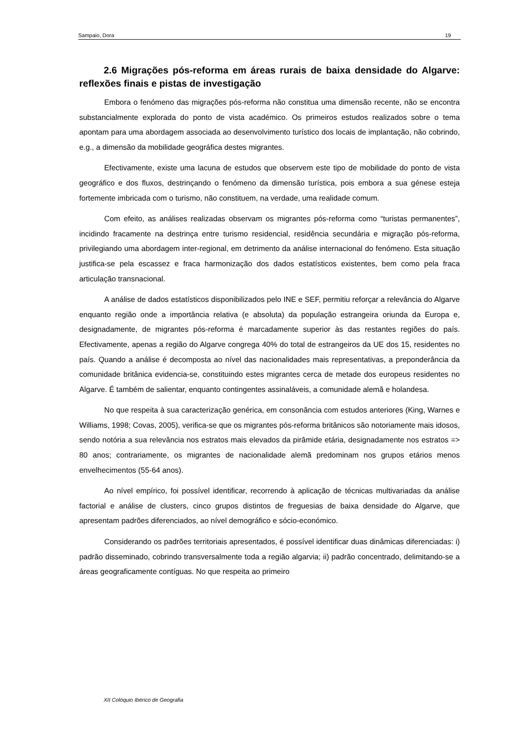Sampaio, Dora 19
2.6 Migrações pós-reforma em áreas rurais de baixa densidade do Algarve: reflexões finais e pistas de investigação
Embora o fenómeno das migrações pós-reforma não constitua uma dimensão recente, não se encontra substancialmente explorada do ponto de vista académico. Os primeiros estudos realizados sobre o tema apontam para uma abordagem associada ao desenvolvimento turístico dos locais de implantação, não cobrindo, e.g., a dimensão da mobilidade geográfica destes migrantes.
Efectivamente, existe uma lacuna de estudos que observem este tipo de mobilidade do ponto de vista geográfico e dos fluxos, destrinçando o fenómeno da dimensão turística, pois embora a sua génese esteja fortemente imbricada com o turismo, não constituem, na verdade, uma realidade comum.
Com efeito, as análises realizadas observam os migrantes pós-reforma como “turistas permanentes”, incidindo fracamente na destrinça entre turismo residencial, residência secundária e migração pós-reforma, privilegiando uma abordagem inter-regional, em detrimento da análise internacional do fenómeno. Esta situação justifica-se pela escassez e fraca harmonização dos dados estatísticos existentes, bem como pela fraca articulação transnacional.
A análise de dados estatísticos disponibilizados pelo INE e SEF, permitiu reforçar a relevância do Algarve enquanto região onde a importância relativa (e absoluta) da população estrangeira oriunda da Europa e, designadamente, de migrantes pós-reforma é marcadamente superior às das restantes regiões do país. Efectivamente, apenas a região do Algarve congrega 40% do total de estrangeiros da UE dos 15, residentes no país. Quando a análise é decomposta ao nível das nacionalidades mais representativas, a preponderância da comunidade britânica evidencia-se, constituindo estes migrantes cerca de metade dos europeus residentes no Algarve. É também de salientar, enquanto contingentes assinaláveis, a comunidade alemã e holandesa.
No que respeita à sua caracterização genérica, em consonância com estudos anteriores (King, Warnes e Williams, 1998; Covas, 2005), verifica-se que os migrantes pós-reforma britânicos são notoriamente mais idosos, sendo notória a sua relevância nos estratos mais elevados da pirâmide etária, designadamente nos estratos => 80 anos; contrariamente, os migrantes de nacionalidade alemã predominam nos grupos etários menos envelhecimentos (55-64 anos).
Ao nível empírico, foi possível identificar, recorrendo à aplicação de técnicas multivariadas da análise factorial e análise de clusters, cinco grupos distintos de freguesias de baixa densidade do Algarve, que apresentam padrões diferenciados, ao nível demográfico e sócio-económico.
Considerando os padrões territoriais apresentados, é possível identificar duas dinâmicas diferenciadas: i) padrão disseminado, cobrindo transversalmente toda a região algarvia; ii) padrão concentrado, delimitando-se a áreas geograficamente contíguas. No que respeita ao primeiro
XII Colóquio Ibérico de Geografia